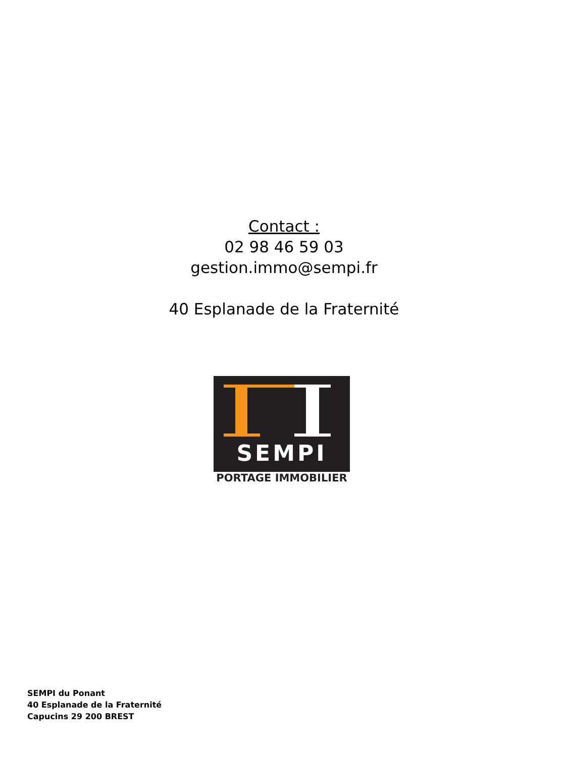Contact :
02 98 46 59 03
gestion.immo@sempi.fr
40 Esplanade de la Fraternité
SEMPI
PORTAGE IMMOBILIER
SEMPI du Ponant
40 Esplanade de la Fraternité
Capucins 29 200 BREST